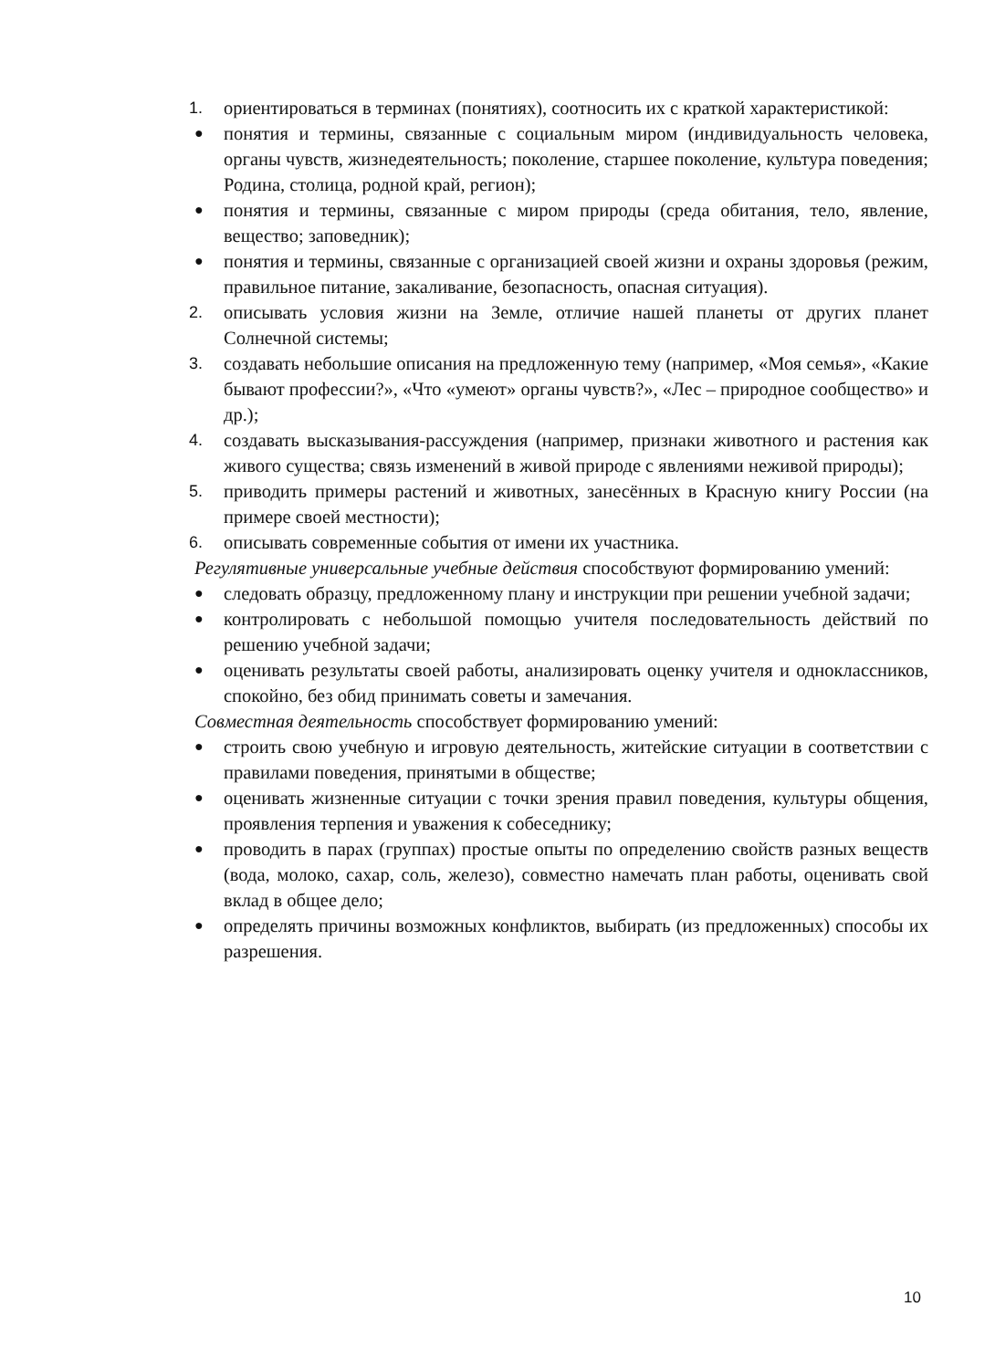1. ориентироваться в терминах (понятиях), соотносить их с краткой характеристикой:
● понятия и термины, связанные с социальным миром (индивидуальность человека, органы чувств, жизнедеятельность; поколение, старшее поколение, культура поведения; Родина, столица, родной край, регион);
● понятия и термины, связанные с миром природы (среда обитания, тело, явление, вещество; заповедник);
● понятия и термины, связанные с организацией своей жизни и охраны здоровья (режим, правильное питание, закаливание, безопасность, опасная ситуация).
2. описывать условия жизни на Земле, отличие нашей планеты от других планет Солнечной системы;
3. создавать небольшие описания на предложенную тему (например, «Моя семья», «Какие бывают профессии?», «Что «умеют» органы чувств?», «Лес – природное сообщество» и др.);
4. создавать высказывания-рассуждения (например, признаки животного и растения как живого существа; связь изменений в живой природе с явлениями неживой природы);
5. приводить примеры растений и животных, занесённых в Красную книгу России (на примере своей местности);
6. описывать современные события от имени их участника.
Регулятивные универсальные учебные действия способствуют формированию умений:
● следовать образцу, предложенному плану и инструкции при решении учебной задачи;
● контролировать с небольшой помощью учителя последовательность действий по решению учебной задачи;
● оценивать результаты своей работы, анализировать оценку учителя и одноклассников, спокойно, без обид принимать советы и замечания.
Совместная деятельность способствует формированию умений:
● строить свою учебную и игровую деятельность, житейские ситуации в соответствии с правилами поведения, принятыми в обществе;
● оценивать жизненные ситуации с точки зрения правил поведения, культуры общения, проявления терпения и уважения к собеседнику;
● проводить в парах (группах) простые опыты по определению свойств разных веществ (вода, молоко, сахар, соль, железо), совместно намечать план работы, оценивать свой вклад в общее дело;
● определять причины возможных конфликтов, выбирать (из предложенных) способы их разрешения.
10